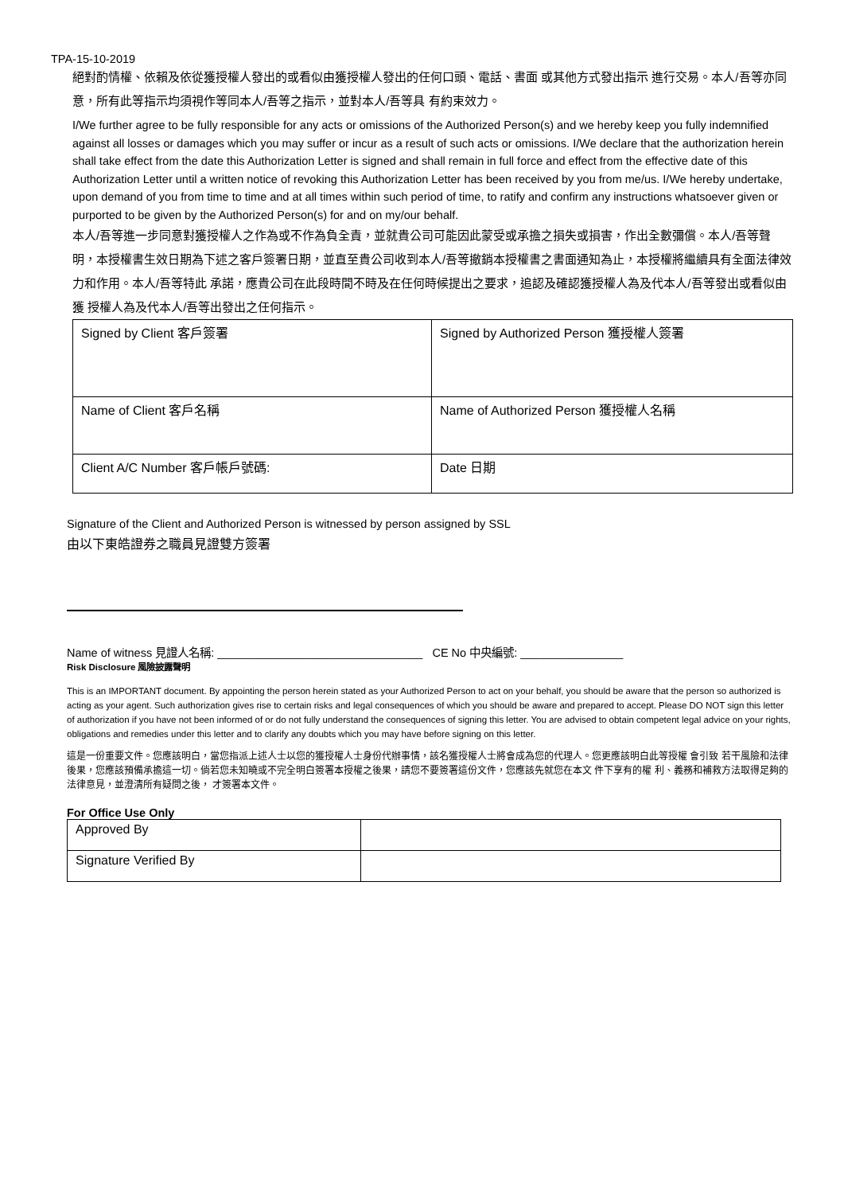TPA-15-10-2019
絕對酌情權、依賴及依從獲授權人發出的或看似由獲授權人發出的任何口頭、電話、書面 或其他方式發出指示 進行交易。本人/吾等亦同意，所有此等指示均須視作等同本人/吾等之指示，並對本人/吾等具 有約束效力。
I/We further agree to be fully responsible for any acts or omissions of the Authorized Person(s) and we hereby keep you fully indemnified against all losses or damages which you may suffer or incur as a result of such acts or omissions. I/We declare that the authorization herein shall take effect from the date this Authorization Letter is signed and shall remain in full force and effect from the effective date of this Authorization Letter until a written notice of revoking this Authorization Letter has been received by you from me/us. I/We hereby undertake, upon demand of you from time to time and at all times within such period of time, to ratify and confirm any instructions whatsoever given or purported to be given by the Authorized Person(s) for and on my/our behalf.
本人/吾等進一步同意對獲授權人之作為或不作為負全責，並就貴公司可能因此蒙受或承擔之損失或損害，作出全數彌償。本人/吾等聲明，本授權書生效日期為下述之客戶簽署日期，並直至貴公司收到本人/吾等撤銷本授權書之書面通知為止，本授權將繼續具有全面法律效力和作用。本人/吾等特此 承諾，應貴公司在此段時間不時及在任何時候提出之要求，追認及確認獲授權人為及代本人/吾等發出或看似由獲 授權人為及代本人/吾等出發出之任何指示。
| Signed by Client 客戶簽署 | Signed by Authorized Person 獲授權人簽署 |
| Name of Client 客戶名稱 | Name of Authorized Person 獲授權人名稱 |
| Client A/C Number 客戶帳戶號碼: | Date 日期 |
Signature of the Client and Authorized Person is witnessed by person assigned by SSL
由以下東皓證券之職員見證雙方簽署
Name of witness 見證人名稱: ________________________________ CE No 中央編號: ________________
Risk Disclosure 風險披露聲明
This is an IMPORTANT document. By appointing the person herein stated as your Authorized Person to act on your behalf, you should be aware that the person so authorized is acting as your agent. Such authorization gives rise to certain risks and legal consequences of which you should be aware and prepared to accept. Please DO NOT sign this letter of authorization if you have not been informed of or do not fully understand the consequences of signing this letter. You are advised to obtain competent legal advice on your rights, obligations and remedies under this letter and to clarify any doubts which you may have before signing on this letter.
這是一份重要文件。您應該明白，當您指派上述人士以您的獲授權人士身份代辦事情，該名獲授權人士將會成為您的代理人。您更應該明白此等授權 會引致 若干風險和法律後果，您應該預備承擔這一切。倘若您未知曉或不完全明白簽署本授權之後果，請您不要簽署這份文件，您應該先就您在本文 件下享有的權 利、義務和補救方法取得足夠的法律意見，並澄清所有疑問之後， 才簽署本文件。
For Office Use Only
| Approved By | |
| Signature Verified By | |